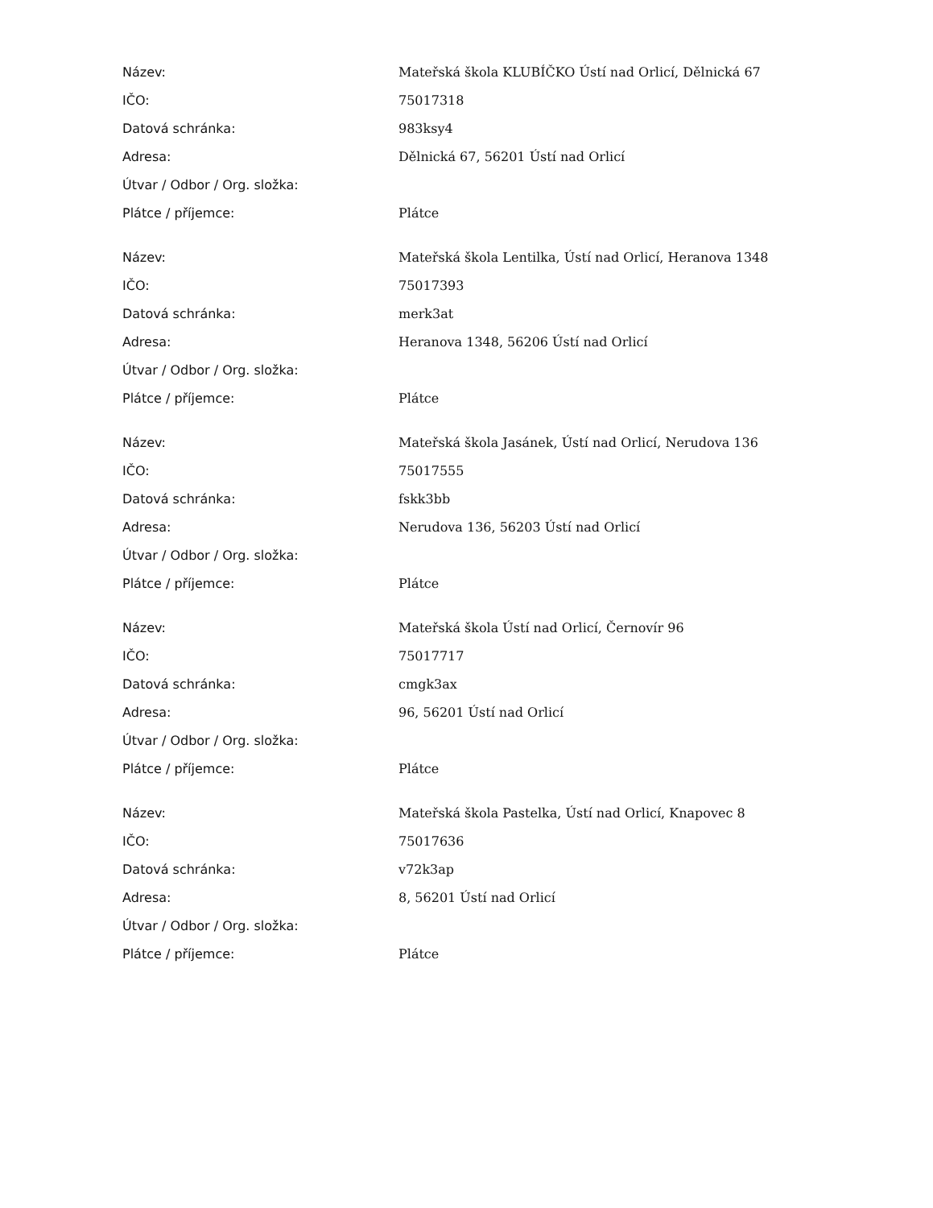| Název: | Mateřská škola KLUBÍČKO Ústí nad Orlicí, Dělnická 67 |
| IČO: | 75017318 |
| Datová schránka: | 983ksy4 |
| Adresa: | Dělnická 67, 56201 Ústí nad Orlicí |
| Útvar / Odbor / Org. složka: | |
| Plátce / příjemce: | Plátce |
| Název: | Mateřská škola Lentilka, Ústí nad Orlicí, Heranova 1348 |
| IČO: | 75017393 |
| Datová schránka: | merk3at |
| Adresa: | Heranova 1348, 56206 Ústí nad Orlicí |
| Útvar / Odbor / Org. složka: | |
| Plátce / příjemce: | Plátce |
| Název: | Mateřská škola Jasánek, Ústí nad Orlicí, Nerudova 136 |
| IČO: | 75017555 |
| Datová schránka: | fskk3bb |
| Adresa: | Nerudova 136, 56203 Ústí nad Orlicí |
| Útvar / Odbor / Org. složka: | |
| Plátce / příjemce: | Plátce |
| Název: | Mateřská škola Ústí nad Orlicí, Černovír 96 |
| IČO: | 75017717 |
| Datová schránka: | cmgk3ax |
| Adresa: | 96, 56201 Ústí nad Orlicí |
| Útvar / Odbor / Org. složka: | |
| Plátce / příjemce: | Plátce |
| Název: | Mateřská škola Pastelka, Ústí nad Orlicí, Knapovec 8 |
| IČO: | 75017636 |
| Datová schránka: | v72k3ap |
| Adresa: | 8, 56201 Ústí nad Orlicí |
| Útvar / Odbor / Org. složka: | |
| Plátce / příjemce: | Plátce |